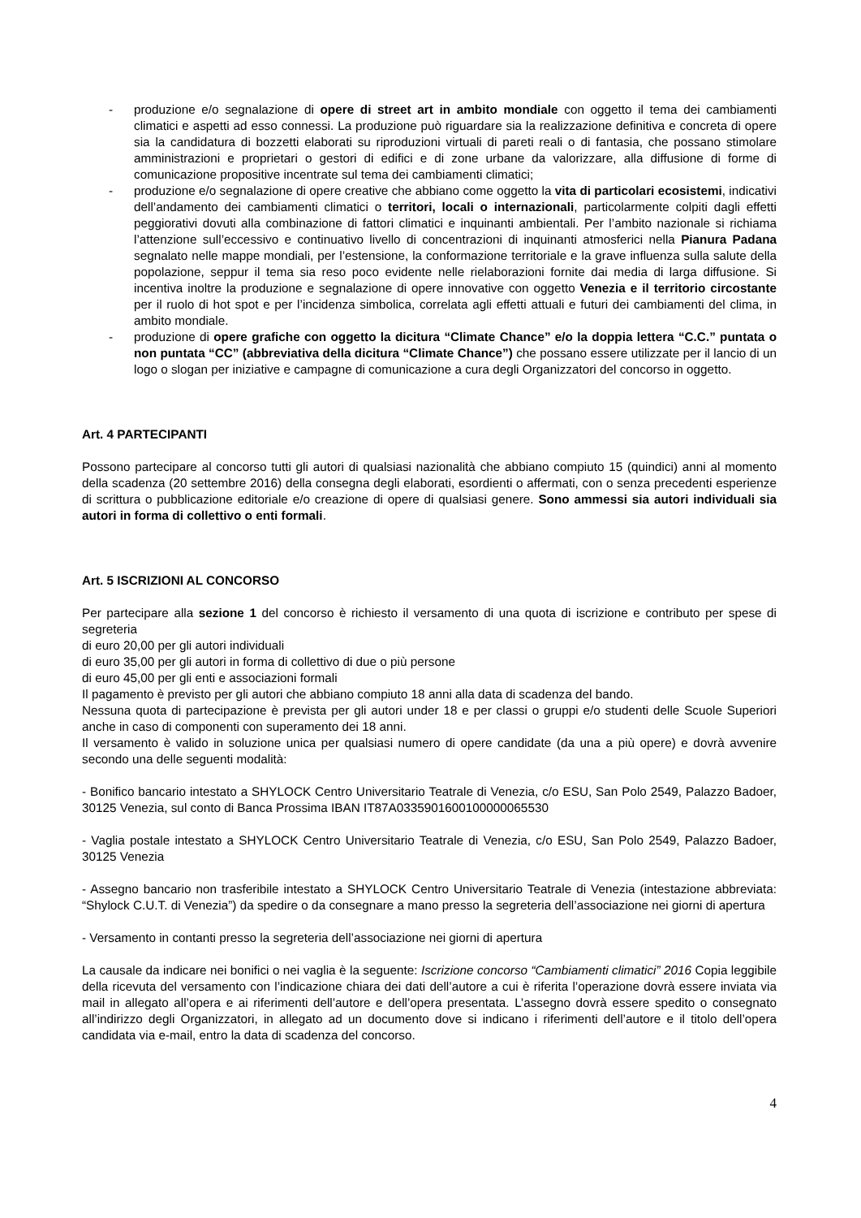- produzione e/o segnalazione di opere di street art in ambito mondiale con oggetto il tema dei cambiamenti climatici e aspetti ad esso connessi. La produzione può riguardare sia la realizzazione definitiva e concreta di opere sia la candidatura di bozzetti elaborati su riproduzioni virtuali di pareti reali o di fantasia, che possano stimolare amministrazioni e proprietari o gestori di edifici e di zone urbane da valorizzare, alla diffusione di forme di comunicazione propositive incentrate sul tema dei cambiamenti climatici;
- produzione e/o segnalazione di opere creative che abbiano come oggetto la vita di particolari ecosistemi, indicativi dell’andamento dei cambiamenti climatici o territori, locali o internazionali, particolarmente colpiti dagli effetti peggiorativi dovuti alla combinazione di fattori climatici e inquinanti ambientali. Per l’ambito nazionale si richiama l’attenzione sull’eccessivo e continuativo livello di concentrazioni di inquinanti atmosferici nella Pianura Padana segnalato nelle mappe mondiali, per l’estensione, la conformazione territoriale e la grave influenza sulla salute della popolazione, seppur il tema sia reso poco evidente nelle rielaborazioni fornite dai media di larga diffusione. Si incentiva inoltre la produzione e segnalazione di opere innovative con oggetto Venezia e il territorio circostante per il ruolo di hot spot e per l’incidenza simbolica, correlata agli effetti attuali e futuri dei cambiamenti del clima, in ambito mondiale.
- produzione di opere grafiche con oggetto la dicitura “Climate Chance” e/o la doppia lettera “C.C.” puntata o non puntata “CC” (abbreviativa della dicitura “Climate Chance”) che possano essere utilizzate per il lancio di un logo o slogan per iniziative e campagne di comunicazione a cura degli Organizzatori del concorso in oggetto.
Art. 4 PARTECIPANTI
Possono partecipare al concorso tutti gli autori di qualsiasi nazionalità che abbiano compiuto 15 (quindici) anni al momento della scadenza (20 settembre 2016) della consegna degli elaborati, esordienti o affermati, con o senza precedenti esperienze di scrittura o pubblicazione editoriale e/o creazione di opere di qualsiasi genere. Sono ammessi sia autori individuali sia autori in forma di collettivo o enti formali.
Art. 5 ISCRIZIONI AL CONCORSO
Per partecipare alla sezione 1 del concorso è richiesto il versamento di una quota di iscrizione e contributo per spese di segreteria
di euro 20,00 per gli autori individuali
di euro 35,00 per gli autori in forma di collettivo di due o più persone
di euro 45,00 per gli enti e associazioni formali
Il pagamento è previsto per gli autori che abbiano compiuto 18 anni alla data di scadenza del bando.
Nessuna quota di partecipazione è prevista per gli autori under 18 e per classi o gruppi e/o studenti delle Scuole Superiori anche in caso di componenti con superamento dei 18 anni.
Il versamento è valido in soluzione unica per qualsiasi numero di opere candidate (da una a più opere) e dovrà avvenire secondo una delle seguenti modalità:
- Bonifico bancario intestato a SHYLOCK Centro Universitario Teatrale di Venezia, c/o ESU, San Polo 2549, Palazzo Badoer, 30125 Venezia, sul conto di Banca Prossima IBAN IT87A0335901600100000065530
- Vaglia postale intestato a SHYLOCK Centro Universitario Teatrale di Venezia, c/o ESU, San Polo 2549, Palazzo Badoer, 30125 Venezia
- Assegno bancario non trasferibile intestato a SHYLOCK Centro Universitario Teatrale di Venezia (intestazione abbreviata: “Shylock C.U.T. di Venezia”) da spedire o da consegnare a mano presso la segreteria dell’associazione nei giorni di apertura
- Versamento in contanti presso la segreteria dell’associazione nei giorni di apertura
La causale da indicare nei bonifici o nei vaglia è la seguente: Iscrizione concorso “Cambiamenti climatici” 2016 Copia leggibile della ricevuta del versamento con l’indicazione chiara dei dati dell’autore a cui è riferita l’operazione dovrà essere inviata via mail in allegato all’opera e ai riferimenti dell’autore e dell’opera presentata. L’assegno dovrà essere spedito o consegnato all’indirizzo degli Organizzatori, in allegato ad un documento dove si indicano i riferimenti dell’autore e il titolo dell’opera candidata via e-mail, entro la data di scadenza del concorso.
4